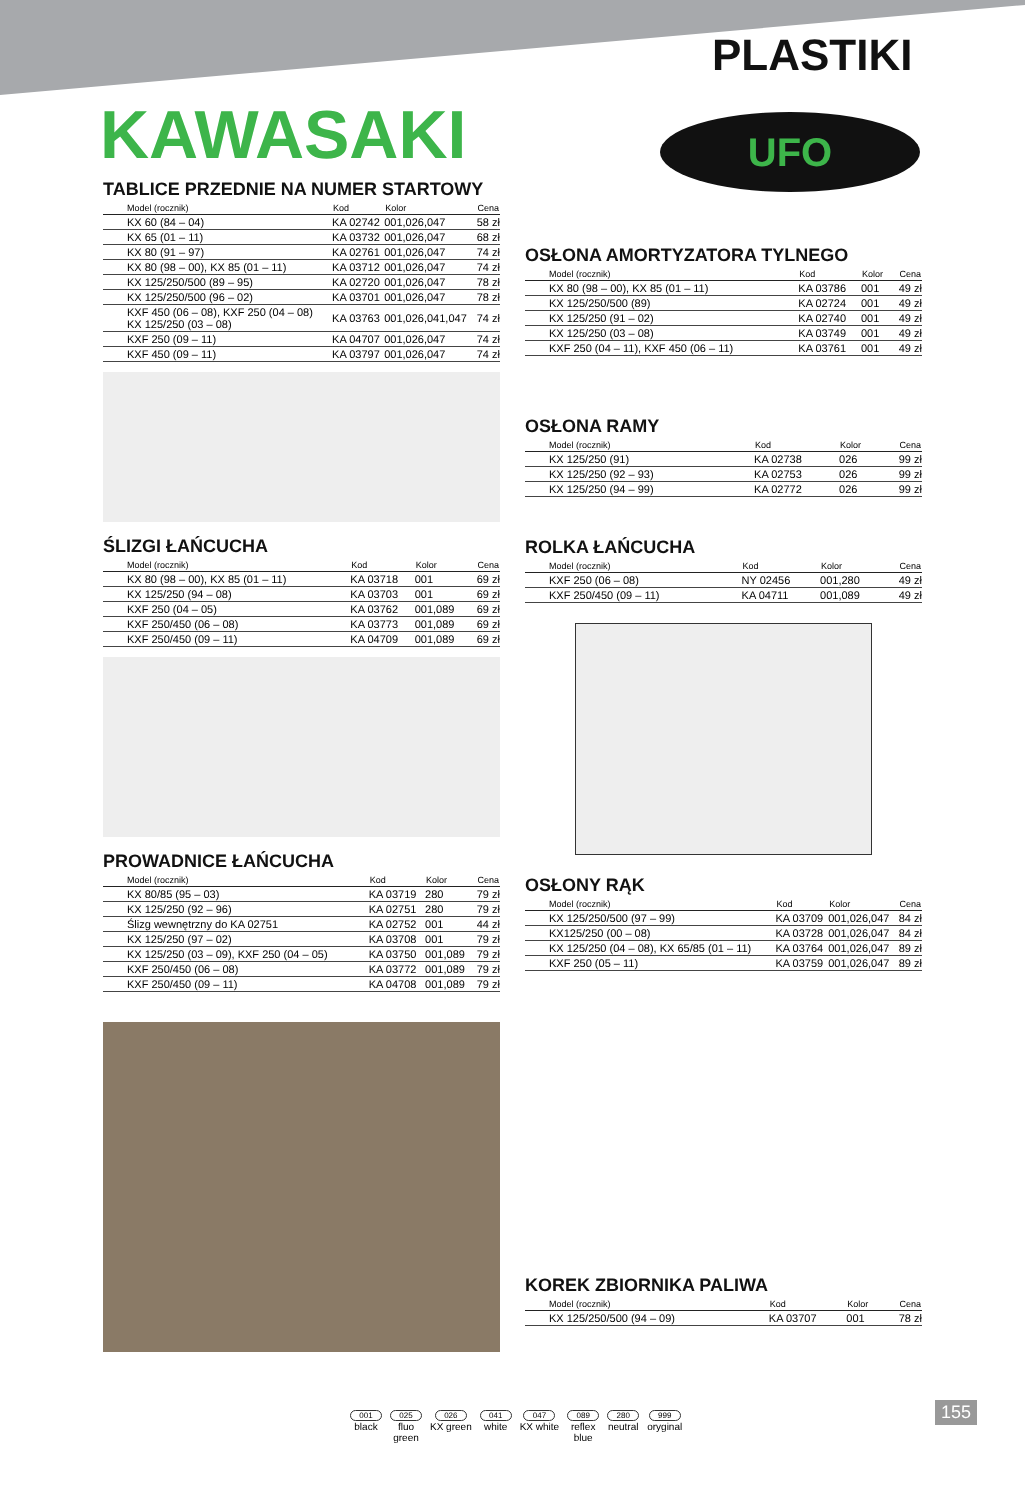PLASTIKI
KAWASAKI UFO
TABLICE PRZEDNIE NA NUMER STARTOWY
| Model (rocznik) | Kod | Kolor | Cena |
| --- | --- | --- | --- |
| KX 60 (84 – 04) | KA 02742 | 001,026,047 | 58 zł |
| KX 65 (01 – 11) | KA 03732 | 001,026,047 | 68 zł |
| KX 80 (91 – 97) | KA 02761 | 001,026,047 | 74 zł |
| KX 80 (98 – 00), KX 85 (01 – 11) | KA 03712 | 001,026,047 | 74 zł |
| KX 125/250/500 (89 – 95) | KA 02720 | 001,026,047 | 78 zł |
| KX 125/250/500 (96 – 02) | KA 03701 | 001,026,047 | 78 zł |
| KXF 450 (06 – 08), KXF 250 (04 – 08) KX 125/250 (03 – 08) | KA 03763 | 001,026,041,047 | 74 zł |
| KXF 250 (09 – 11) | KA 04707 | 001,026,047 | 74 zł |
| KXF 450 (09 – 11) | KA 03797 | 001,026,047 | 74 zł |
ŚLIZGI ŁAŃCUCHA
| Model (rocznik) | Kod | Kolor | Cena |
| --- | --- | --- | --- |
| KX 80 (98 – 00), KX 85 (01 – 11) | KA 03718 | 001 | 69 zł |
| KX 125/250 (94 – 08) | KA 03703 | 001 | 69 zł |
| KXF 250 (04 – 05) | KA 03762 | 001,089 | 69 zł |
| KXF 250/450 (06 – 08) | KA 03773 | 001,089 | 69 zł |
| KXF 250/450 (09 – 11) | KA 04709 | 001,089 | 69 zł |
PROWADNICE ŁAŃCUCHA
| Model (rocznik) | Kod | Kolor | Cena |
| --- | --- | --- | --- |
| KX 80/85 (95 – 03) | KA 03719 | 280 | 79 zł |
| KX 125/250 (92 – 96) | KA 02751 | 280 | 79 zł |
| Ślizg wewnętrzny do KA 02751 | KA 02752 | 001 | 44 zł |
| KX 125/250 (97 – 02) | KA 03708 | 001 | 79 zł |
| KX 125/250 (03 – 09), KXF 250 (04 – 05) | KA 03750 | 001,089 | 79 zł |
| KXF 250/450 (06 – 08) | KA 03772 | 001,089 | 79 zł |
| KXF 250/450 (09 – 11) | KA 04708 | 001,089 | 79 zł |
OSŁONA AMORTYZATORA TYLNEGO
| Model (rocznik) | Kod | Kolor | Cena |
| --- | --- | --- | --- |
| KX 80 (98 – 00), KX 85 (01 – 11) | KA 03786 | 001 | 49 zł |
| KX 125/250/500 (89) | KA 02724 | 001 | 49 zł |
| KX 125/250 (91 – 02) | KA 02740 | 001 | 49 zł |
| KX 125/250 (03 – 08) | KA 03749 | 001 | 49 zł |
| KXF 250 (04 – 11), KXF 450 (06 – 11) | KA 03761 | 001 | 49 zł |
OSŁONA RAMY
| Model (rocznik) | Kod | Kolor | Cena |
| --- | --- | --- | --- |
| KX 125/250 (91) | KA 02738 | 026 | 99 zł |
| KX 125/250 (92 – 93) | KA 02753 | 026 | 99 zł |
| KX 125/250 (94 – 99) | KA 02772 | 026 | 99 zł |
ROLKA ŁAŃCUCHA
| Model (rocznik) | Kod | Kolor | Cena |
| --- | --- | --- | --- |
| KXF 250 (06 – 08) | NY 02456 | 001,280 | 49 zł |
| KXF 250/450 (09 – 11) | KA 04711 | 001,089 | 49 zł |
OSŁONY RĄK
| Model (rocznik) | Kod | Kolor | Cena |
| --- | --- | --- | --- |
| KX 125/250/500 (97 – 99) | KA 03709 | 001,026,047 | 84 zł |
| KX125/250 (00 – 08) | KA 03728 | 001,026,047 | 84 zł |
| KX 125/250 (04 – 08), KX 65/85 (01 – 11) | KA 03764 | 001,026,047 | 89 zł |
| KXF 250 (05 – 11) | KA 03759 | 001,026,047 | 89 zł |
KOREK ZBIORNIKA PALIWA
| Model (rocznik) | Kod | Kolor | Cena |
| --- | --- | --- | --- |
| KX 125/250/500 (94 – 09) | KA 03707 | 001 | 78 zł |
001
black
025
fluo
green
026
KX green
041
white
047
KX white
089
reflex
blue
280
neutral
999
oryginal
155